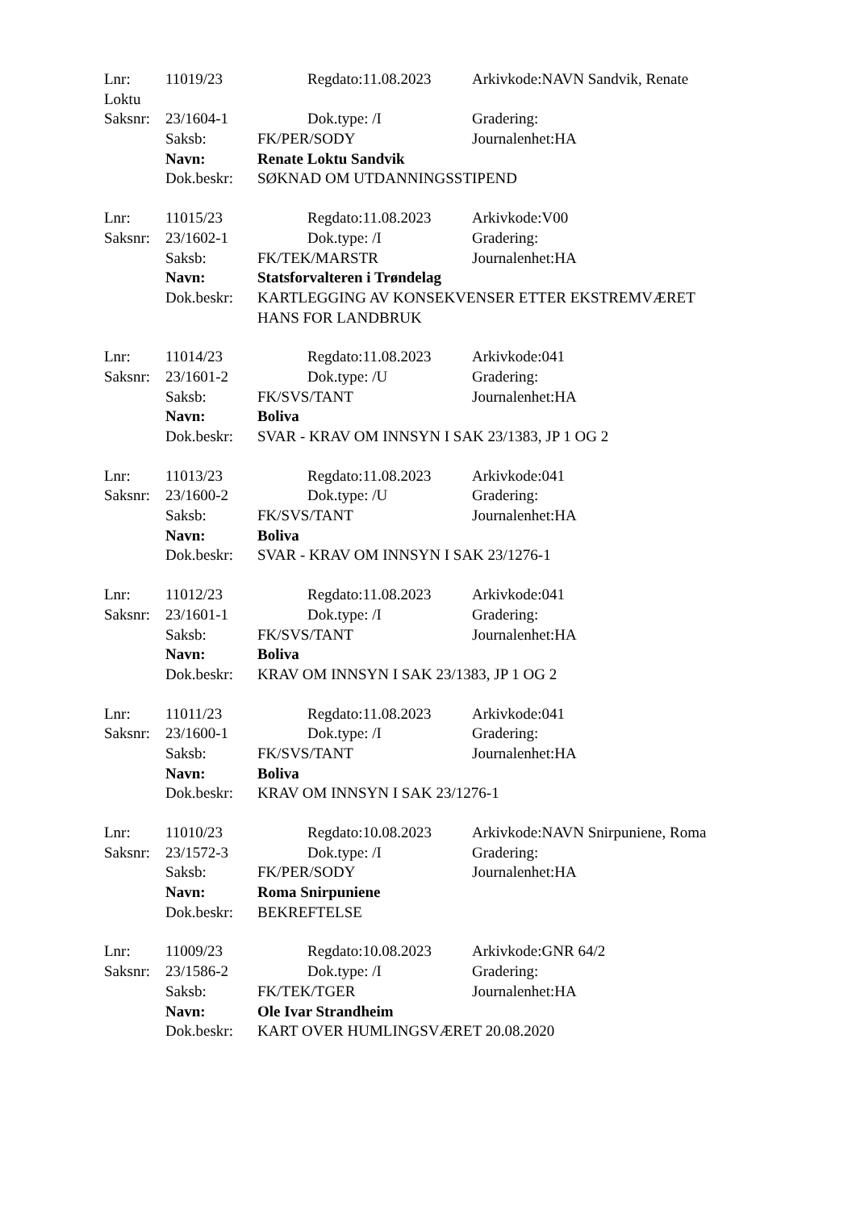Lnr: 11019/23 Regdato:11.08.2023 Arkivkode:NAVN Sandvik, Renate
Loktu
Saksnr: 23/1604-1 Dok.type: /I Gradering:
Saksb: FK/PER/SODY Journalenhet:HA
Navn: Renate Loktu Sandvik
Dok.beskr: SØKNAD OM UTDANNINGSSTIPEND
Lnr: 11015/23 Regdato:11.08.2023 Arkivkode:V00
Saksnr: 23/1602-1 Dok.type: /I Gradering:
Saksb: FK/TEK/MARSTR Journalenhet:HA
Navn: Statsforvalteren i Trøndelag
Dok.beskr: KARTLEGGING AV KONSEKVENSER ETTER EKSTREMVÆRET
HANS FOR LANDBRUK
Lnr: 11014/23 Regdato:11.08.2023 Arkivkode:041
Saksnr: 23/1601-2 Dok.type: /U Gradering:
Saksb: FK/SVS/TANT Journalenhet:HA
Navn: Boliva
Dok.beskr: SVAR - KRAV OM INNSYN I SAK 23/1383, JP 1 OG 2
Lnr: 11013/23 Regdato:11.08.2023 Arkivkode:041
Saksnr: 23/1600-2 Dok.type: /U Gradering:
Saksb: FK/SVS/TANT Journalenhet:HA
Navn: Boliva
Dok.beskr: SVAR - KRAV OM INNSYN I SAK 23/1276-1
Lnr: 11012/23 Regdato:11.08.2023 Arkivkode:041
Saksnr: 23/1601-1 Dok.type: /I Gradering:
Saksb: FK/SVS/TANT Journalenhet:HA
Navn: Boliva
Dok.beskr: KRAV OM INNSYN I SAK 23/1383, JP 1 OG 2
Lnr: 11011/23 Regdato:11.08.2023 Arkivkode:041
Saksnr: 23/1600-1 Dok.type: /I Gradering:
Saksb: FK/SVS/TANT Journalenhet:HA
Navn: Boliva
Dok.beskr: KRAV OM INNSYN I SAK 23/1276-1
Lnr: 11010/23 Regdato:10.08.2023 Arkivkode:NAVN Snirpuniene, Roma
Saksnr: 23/1572-3 Dok.type: /I Gradering:
Saksb: FK/PER/SODY Journalenhet:HA
Navn: Roma Snirpuniene
Dok.beskr: BEKREFTELSE
Lnr: 11009/23 Regdato:10.08.2023 Arkivkode:GNR 64/2
Saksnr: 23/1586-2 Dok.type: /I Gradering:
Saksb: FK/TEK/TGER Journalenhet:HA
Navn: Ole Ivar Strandheim
Dok.beskr: KART OVER HUMLINGSVÆRET 20.08.2020